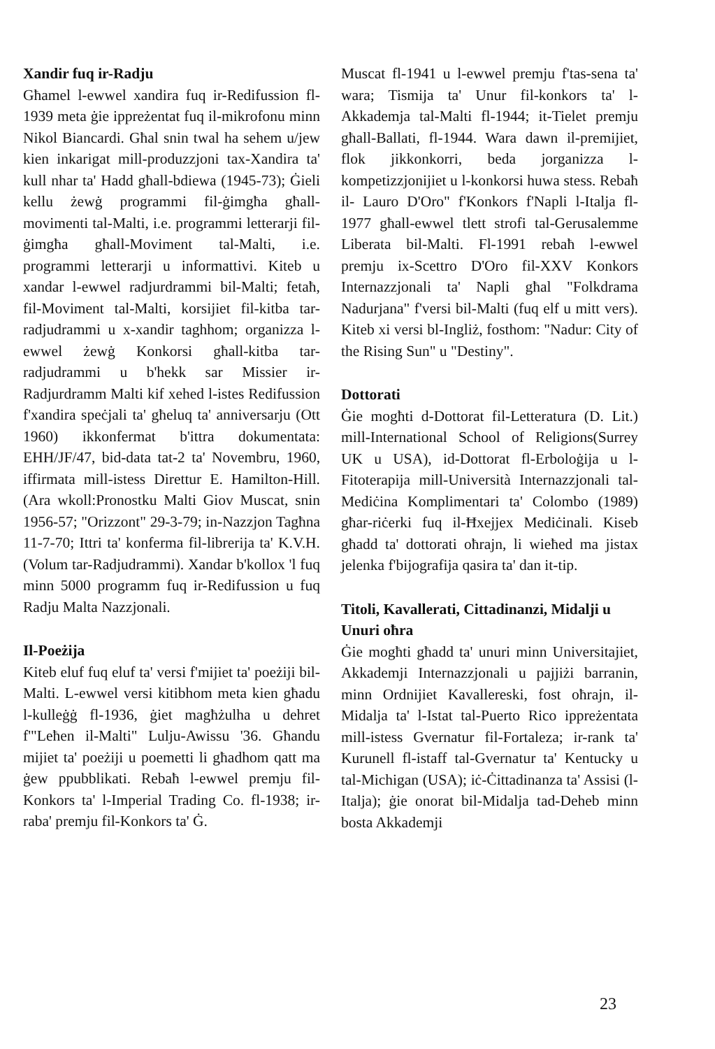Xandir fuq ir-Radju
Għamel l-ewwel xandira fuq ir-Redifussion fl-1939 meta ġie ippreżentat fuq il-mikrofonu minn Nikol Biancardi. Għal snin twal ha sehem u/jew kien inkarigat mill-produzzjoni tax-Xandira ta' kull nhar ta' Hadd għall-bdiewa (1945-73); Ġieli kellu żewġ programmi fil-ġimgħa għall-movimenti tal-Malti, i.e. programmi letterarji fil-ġimgħa għall-Moviment tal-Malti, i.e. programmi letterarji u informattivi. Kiteb u xandar l-ewwel radjurdrammi bil-Malti; fetaħ, fil-Moviment tal-Malti, korsijiet fil-kitba tar- radjudrammi u x-xandir taghhom; organizza l-ewwel żewġ Konkorsi għall-kitba tar-radjudrammi u b'hekk sar Missier ir-Radjurdramm Malti kif xehed l-istes Redifussion f'xandira speċjali ta' għeluq ta' anniversarju (Ott 1960) ikkonfermat b'ittra dokumentata: EHH/JF/47, bid-data tat-2 ta' Novembru, 1960, iffirmata mill-istess Direttur E. Hamilton-Hill. (Ara wkoll:Pronostku Malti Giov Muscat, snin 1956-57; "Orizzont" 29-3-79; in-Nazzjon Tagħna 11-7-70; Ittri ta' konferma fil-librerija ta' K.V.H. (Volum tar-Radjudrammi). Xandar b'kollox 'l fuq minn 5000 programm fuq ir-Redifussion u fuq Radju Malta Nazzjonali.
Il-Poeżija
Kiteb eluf fuq eluf ta' versi f'mijiet ta' poeżiji bil-Malti. L-ewwel versi kitibhom meta kien għadu l-kulleġġ fl-1936, ġiet magħżulha u dehret f'"Leħen il-Malti" Lulju-Awissu '36. Għandu mijiet ta' poeżiji u poemetti li għadhom qatt ma ġew ppubblikati. Rebaħ l-ewwel premju fil-Konkors ta' l-Imperial Trading Co. fl-1938; ir-raba' premju fil-Konkors ta' Ġ.
Muscat fl-1941 u l-ewwel premju f'tas-sena ta' wara; Tismija ta' Unur fil-konkors ta' l-Akkademja tal-Malti fl-1944; it-Tielet premju għall-Ballati, fl-1944. Wara dawn il-premijiet, flok jikkonkorri, beda jorganizza l-kompetizzjonijiet u l-konkorsi huwa stess. Rebaħ il- Lauro D'Oro" f'Konkors f'Napli l-Italja fl-1977 għall-ewwel tlett strofi tal-Gerusalemme Liberata bil-Malti. Fl-1991 rebaħ l-ewwel premju ix-Scettro D'Oro fil-XXV Konkors Internazzjonali ta' Napli għal "Folkdrama Nadurjana" f'versi bil-Malti (fuq elf u mitt vers). Kiteb xi versi bl-Ingliż, fosthom: "Nadur: City of the Rising Sun" u "Destiny".
Dottorati
Ġie mogħti d-Dottorat fil-Letteratura (D. Lit.) mill-International School of Religions(Surrey UK u USA), id-Dottorat fl-Erboloġija u l-Fitoterapija mill-Università Internazzjonali tal-Mediċina Komplimentari ta' Colombo (1989) għar-riċerki fuq il-Ħxejjex Mediċinali. Kiseb għadd ta' dottorati oħrajn, li wieħed ma jistax jelenka f'bijografija qasira ta' dan it-tip.
Titoli, Kavallerati, Cittadinanzi, Midalji u Unuri oħra
Ġie mogħti għadd ta' unuri minn Universitajiet, Akkademji Internazzjonali u pajjiżi barranin, minn Ordnijiet Kavallereski, fost oħrajn, il-Midalja ta' l-Istat tal-Puerto Rico ippreżentata mill-istess Gvernatur fil-Fortaleza; ir-rank ta' Kurunell fl-istaff tal-Gvernatur ta' Kentucky u tal-Michigan (USA); iċ-Ċittadinanza ta' Assisi (l-Italja); ġie onorat bil-Midalja tad-Deheb minn bosta Akkademji
23